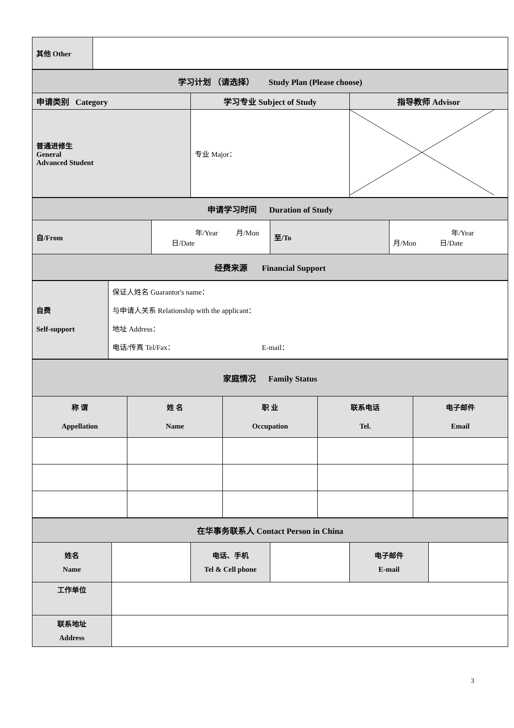| 其他 Other | |
| 学习计划 （请选择） Study Plan (Please choose) | | |
| 申请类别 Category | 学习专业 Subject of Study | 指导教师 Advisor |
| 普通进修生 General Advanced Student | 专业 Major： | |
| 申请学习时间 Duration of Study | | | |
| 自/From | 年/Year 月/Mon 日/Date | 至/To | 年/Year 月/Mon 日/Date |
| 经费来源 Financial Support | | | |
| 自费 Self-support | 保证人姓名 Guarantor's name： 与申请人关系 Relationship with the applicant： 地址 Address： 电话/传真 Tel/Fax： E-mail： |
| 家庭情况 Family Status | | | | |
| 称 谓 Appellation | 姓 名 Name | 职 业 Occupation | 联系电话 Tel. | 电子邮件 Email |
| 在华事务联系人 Contact Person in China | | | | | |
| 姓名 Name | | 电话、手机 Tel & Cell phone | | 电子邮件 E-mail | |
| 工作单位 | | | | | |
| 联系地址 Address | | | | | |
3